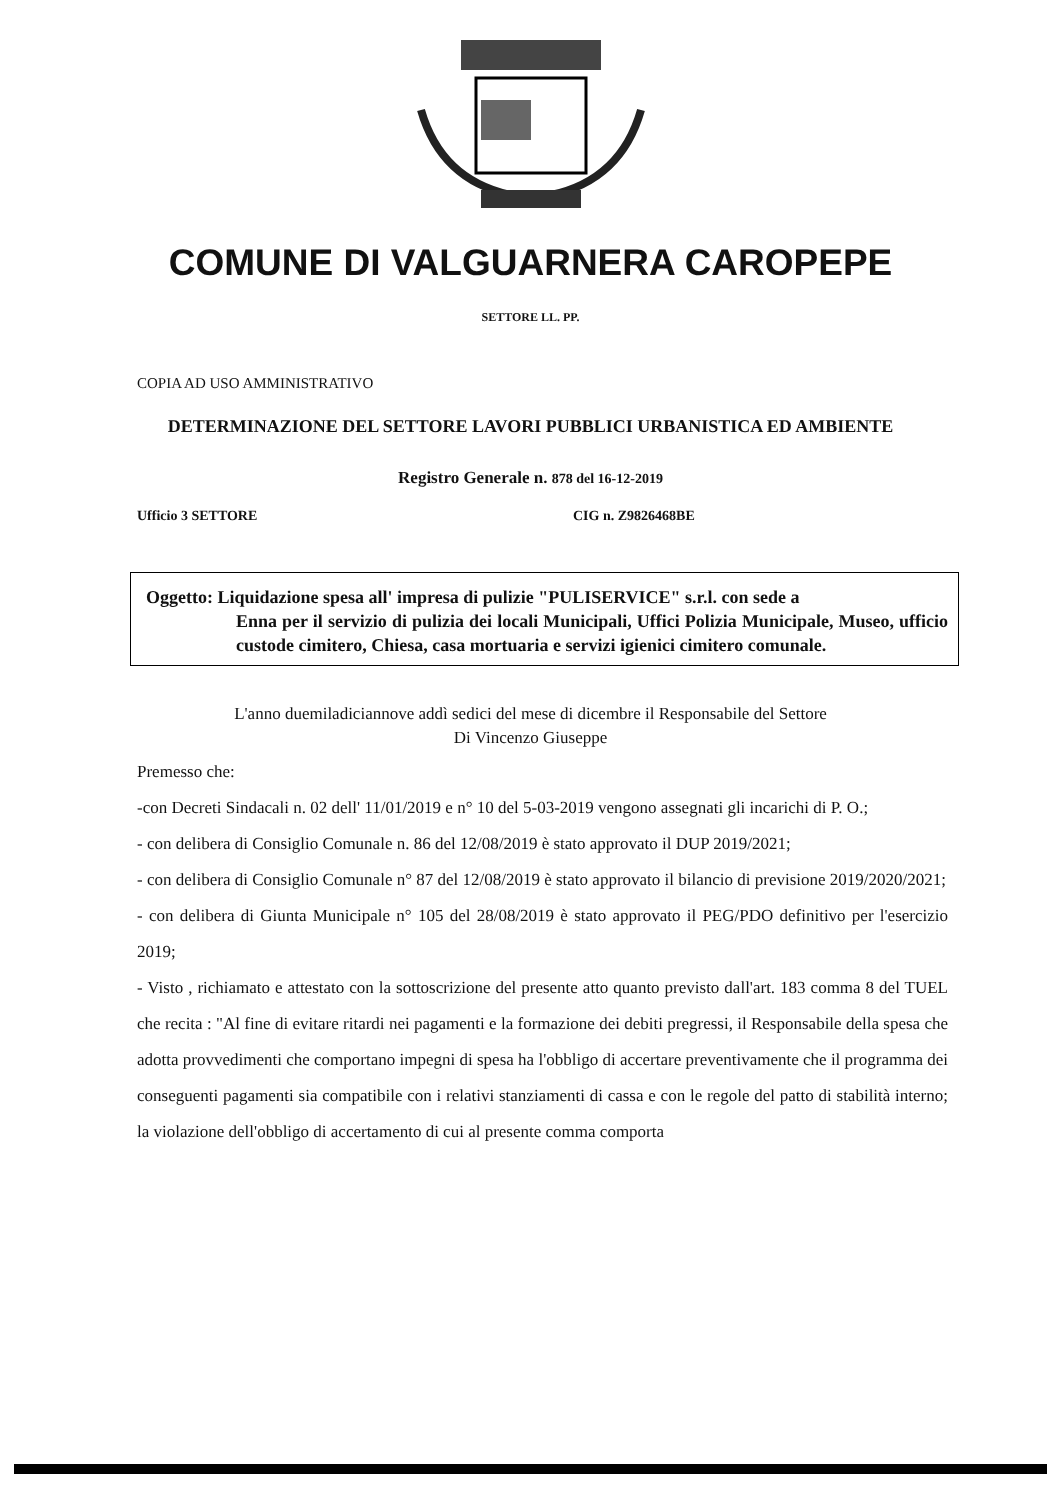COMUNE DI VALGUARNERA CAROPEPE
SETTORE LL. PP.
COPIA AD USO AMMINISTRATIVO
DETERMINAZIONE DEL SETTORE LAVORI PUBBLICI URBANISTICA ED AMBIENTE
Registro Generale n. 878 del 16-12-2019
Ufficio 3 SETTORE CIG n. Z9826468BE
Oggetto: Liquidazione spesa all' impresa di pulizie "PULISERVICE" s.r.l. con sede a
Enna per il servizio di pulizia dei locali Municipali, Uffici Polizia Municipale, Museo, ufficio custode cimitero, Chiesa, casa mortuaria e servizi igienici cimitero comunale.
L'anno duemiladiciannove addì sedici del mese di dicembre il Responsabile del Settore
Di Vincenzo Giuseppe
Premesso che:
-con Decreti Sindacali n. 02 dell' 11/01/2019 e n° 10 del 5-03-2019 vengono assegnati gli incarichi di P. O.;
- con delibera di Consiglio Comunale n. 86 del 12/08/2019 è stato approvato il DUP 2019/2021;
- con delibera di Consiglio Comunale n° 87 del 12/08/2019 è stato approvato il bilancio di previsione 2019/2020/2021;
- con delibera di Giunta Municipale n° 105 del 28/08/2019 è stato approvato il PEG/PDO definitivo per l'esercizio 2019;
- Visto , richiamato e attestato con la sottoscrizione del presente atto quanto previsto dall'art. 183 comma 8 del TUEL che recita : "Al fine di evitare ritardi nei pagamenti e la formazione dei debiti pregressi, il Responsabile della spesa che adotta provvedimenti che comportano impegni di spesa ha l'obbligo di accertare preventivamente che il programma dei conseguenti pagamenti sia compatibile con i relativi stanziamenti di cassa e con le regole del patto di stabilità interno; la violazione dell'obbligo di accertamento di cui al presente comma comporta